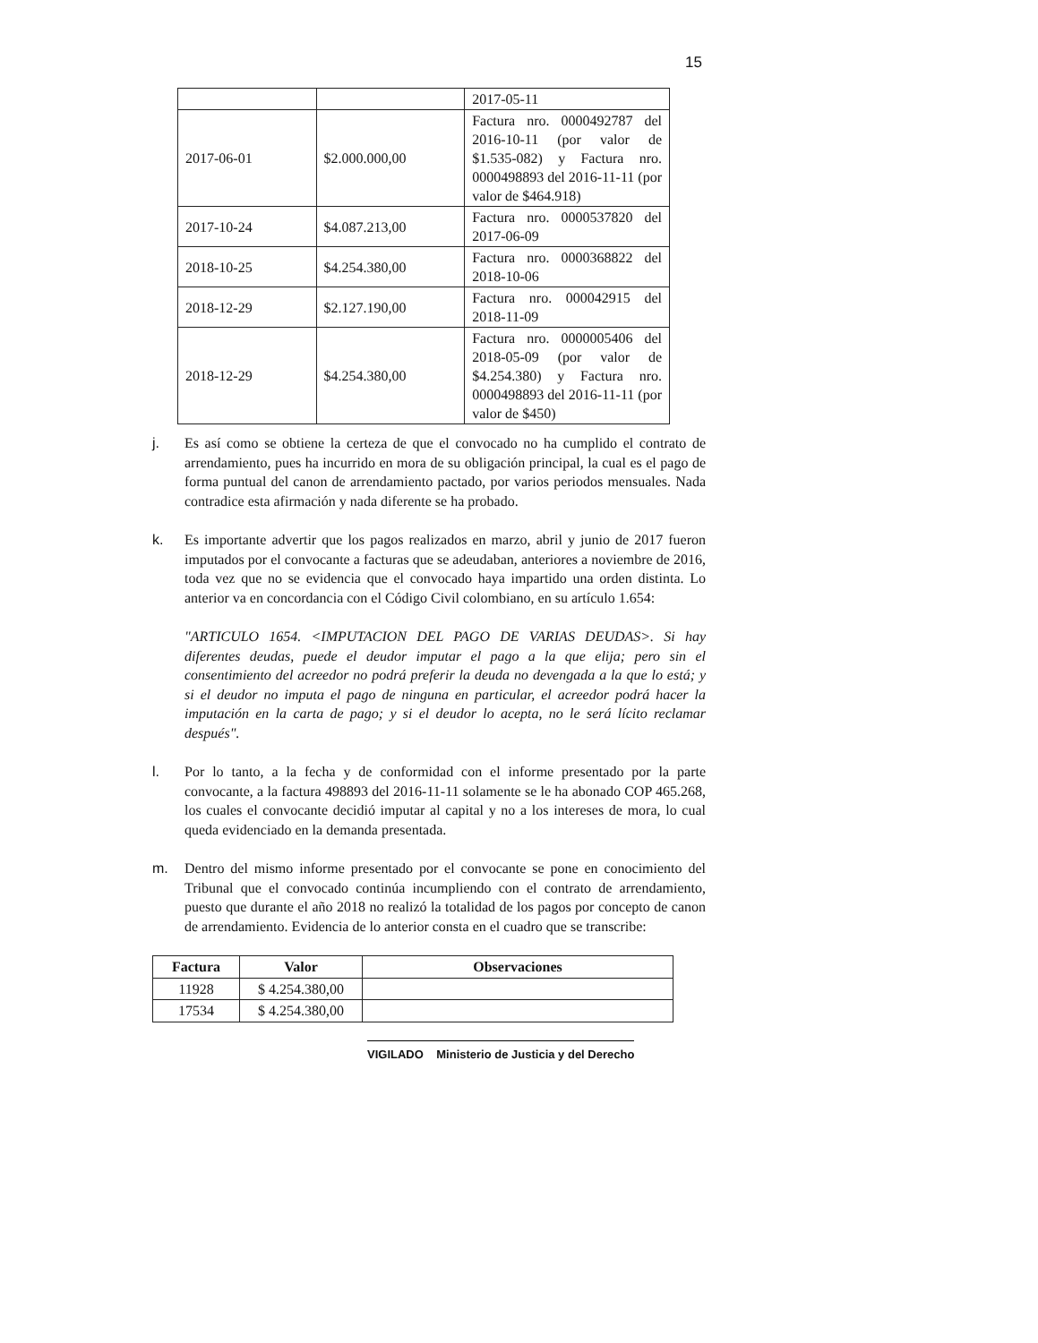15
| | | 2017-05-11 |
| 2017-06-01 | $2.000.000,00 | Factura nro. 0000492787 del 2016-10-11 (por valor de $1.535-082) y Factura nro. 0000498893 del 2016-11-11 (por valor de $464.918) |
| 2017-10-24 | $4.087.213,00 | Factura nro. 0000537820 del 2017-06-09 |
| 2018-10-25 | $4.254.380,00 | Factura nro. 0000368822 del 2018-10-06 |
| 2018-12-29 | $2.127.190,00 | Factura nro. 000042915 del 2018-11-09 |
| 2018-12-29 | $4.254.380,00 | Factura nro. 0000005406 del 2018-05-09 (por valor de $4.254.380) y Factura nro. 0000498893 del 2016-11-11 (por valor de $450) |
j. Es así como se obtiene la certeza de que el convocado no ha cumplido el contrato de arrendamiento, pues ha incurrido en mora de su obligación principal, la cual es el pago de forma puntual del canon de arrendamiento pactado, por varios periodos mensuales. Nada contradice esta afirmación y nada diferente se ha probado.
k. Es importante advertir que los pagos realizados en marzo, abril y junio de 2017 fueron imputados por el convocante a facturas que se adeudaban, anteriores a noviembre de 2016, toda vez que no se evidencia que el convocado haya impartido una orden distinta. Lo anterior va en concordancia con el Código Civil colombiano, en su artículo 1.654:
"ARTICULO 1654. <IMPUTACION DEL PAGO DE VARIAS DEUDAS>. Si hay diferentes deudas, puede el deudor imputar el pago a la que elija; pero sin el consentimiento del acreedor no podrá preferir la deuda no devengada a la que lo está; y si el deudor no imputa el pago de ninguna en particular, el acreedor podrá hacer la imputación en la carta de pago; y si el deudor lo acepta, no le será lícito reclamar después".
l. Por lo tanto, a la fecha y de conformidad con el informe presentado por la parte convocante, a la factura 498893 del 2016-11-11 solamente se le ha abonado COP 465.268, los cuales el convocante decidió imputar al capital y no a los intereses de mora, lo cual queda evidenciado en la demanda presentada.
m. Dentro del mismo informe presentado por el convocante se pone en conocimiento del Tribunal que el convocado continúa incumpliendo con el contrato de arrendamiento, puesto que durante el año 2018 no realizó la totalidad de los pagos por concepto de canon de arrendamiento. Evidencia de lo anterior consta en el cuadro que se transcribe:
| Factura | Valor | Observaciones |
| --- | --- | --- |
| 11928 | $ 4.254.380,00 | |
| 17534 | $ 4.254.380,00 | |
VIGILADO Ministerio de Justicia y del Derecho